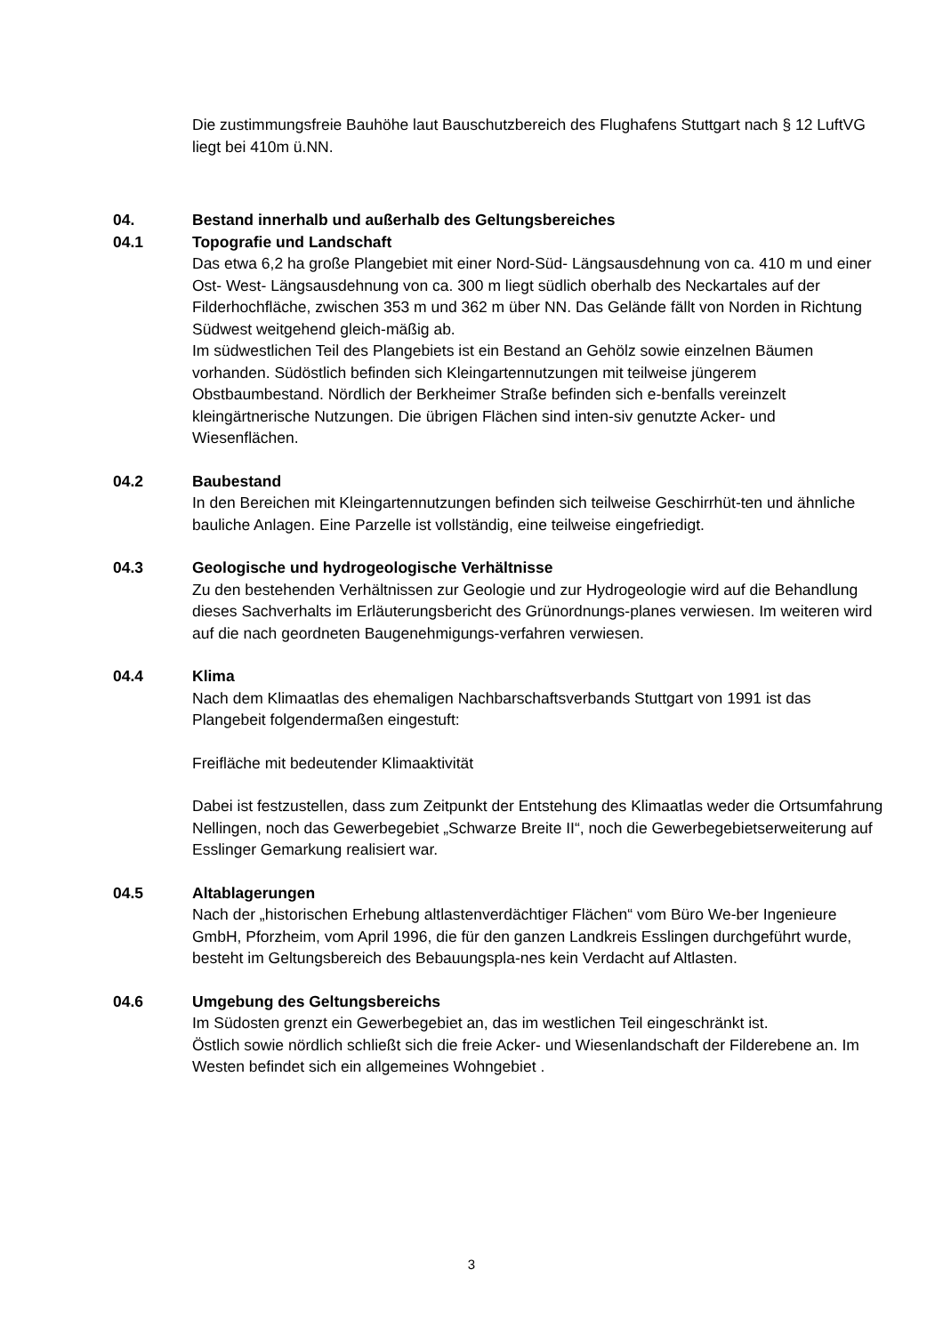Die zustimmungsfreie Bauhöhe laut Bauschutzbereich des Flughafens Stuttgart nach § 12 LuftVG liegt bei 410m ü.NN.
04. Bestand innerhalb und außerhalb des Geltungsbereiches
04.1 Topografie und Landschaft
Das etwa 6,2 ha große Plangebiet mit einer Nord-Süd- Längsausdehnung von ca. 410 m und einer Ost- West- Längsausdehnung von ca. 300 m liegt südlich oberhalb des Neckartales auf der Filderhochfläche, zwischen 353 m und 362 m über NN. Das Gelände fällt von Norden in Richtung Südwest weitgehend gleich-mäßig ab.
Im südwestlichen Teil des Plangebiets ist ein Bestand an Gehölz sowie einzelnen Bäumen vorhanden. Südöstlich befinden sich Kleingartennutzungen mit teilweise jüngerem Obstbaumbestand. Nördlich der Berkheimer Straße befinden sich e-benfalls vereinzelt kleingärtnerische Nutzungen. Die übrigen Flächen sind inten-siv genutzte Acker- und Wiesenflächen.
04.2 Baubestand
In den Bereichen mit Kleingartennutzungen befinden sich teilweise Geschirrhüt-ten und ähnliche bauliche Anlagen. Eine Parzelle ist vollständig, eine teilweise eingefriedigt.
04.3 Geologische und hydrogeologische Verhältnisse
Zu den bestehenden Verhältnissen zur Geologie und zur Hydrogeologie wird auf die Behandlung dieses Sachverhalts im Erläuterungsbericht des Grünordnungs-planes verwiesen. Im weiteren wird auf die nach geordneten Baugenehmigungs-verfahren verwiesen.
04.4 Klima
Nach dem Klimaatlas des ehemaligen Nachbarschaftsverbands Stuttgart von 1991 ist das Plangebeit folgendermaßen eingestuft:
Freifläche mit bedeutender Klimaaktivität
Dabei ist festzustellen, dass zum Zeitpunkt der Entstehung des Klimaatlas weder die Ortsumfahrung Nellingen, noch das Gewerbegebiet „Schwarze Breite II“, noch die Gewerbegebietserweiterung auf Esslinger Gemarkung realisiert war.
04.5 Altablagerungen
Nach der „historischen Erhebung altlastenverdächtiger Flächen“ vom Büro We-ber Ingenieure GmbH, Pforzheim, vom April 1996, die für den ganzen Landkreis Esslingen durchgeführt wurde, besteht im Geltungsbereich des Bebauungspla-nes kein Verdacht auf Altlasten.
04.6 Umgebung des Geltungsbereichs
Im Südosten grenzt ein Gewerbegebiet an, das im westlichen Teil eingeschränkt ist.
Östlich sowie nördlich schließt sich die freie Acker- und Wiesenlandschaft der Filderebene an. Im Westen befindet sich ein allgemeines Wohngebiet .
3